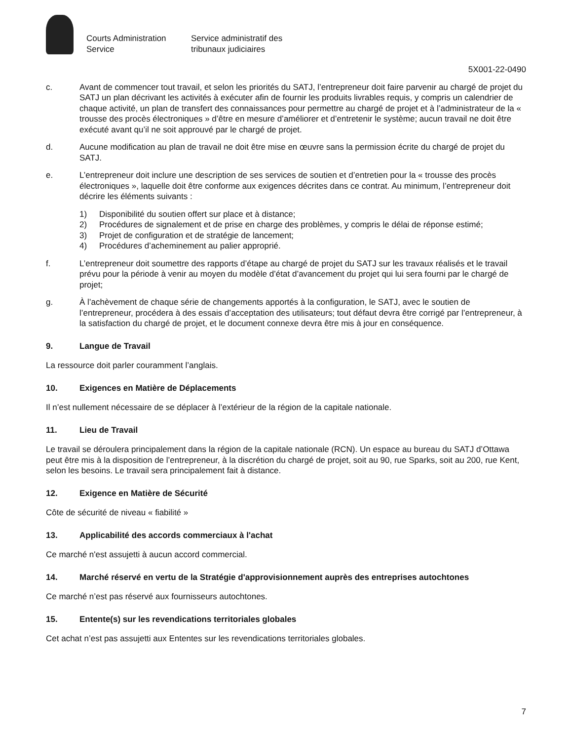Courts Administration
Service
Service administratif des
tribunaux judiciaires
5X001-22-0490
c. Avant de commencer tout travail, et selon les priorités du SATJ, l’entrepreneur doit faire parvenir au chargé de projet du SATJ un plan décrivant les activités à exécuter afin de fournir les produits livrables requis, y compris un calendrier de chaque activité, un plan de transfert des connaissances pour permettre au chargé de projet et à l’administrateur de la « trousse des procès électroniques » d’être en mesure d’améliorer et d’entretenir le système; aucun travail ne doit être exécuté avant qu’il ne soit approuvé par le chargé de projet.
d. Aucune modification au plan de travail ne doit être mise en œuvre sans la permission écrite du chargé de projet du SATJ.
e. L’entrepreneur doit inclure une description de ses services de soutien et d’entretien pour la « trousse des procès électroniques », laquelle doit être conforme aux exigences décrites dans ce contrat. Au minimum, l’entrepreneur doit décrire les éléments suivants :
1) Disponibilité du soutien offert sur place et à distance;
2) Procédures de signalement et de prise en charge des problèmes, y compris le délai de réponse estimé;
3) Projet de configuration et de stratégie de lancement;
4) Procédures d’acheminement au palier approprié.
f. L’entrepreneur doit soumettre des rapports d’étape au chargé de projet du SATJ sur les travaux réalisés et le travail prévu pour la période à venir au moyen du modèle d’état d’avancement du projet qui lui sera fourni par le chargé de projet;
g. À l’achèvement de chaque série de changements apportés à la configuration, le SATJ, avec le soutien de l’entrepreneur, procédera à des essais d’acceptation des utilisateurs; tout défaut devra être corrigé par l’entrepreneur, à la satisfaction du chargé de projet, et le document connexe devra être mis à jour en conséquence.
9. Langue de Travail
La ressource doit parler couramment l’anglais.
10. Exigences en Matière de Déplacements
Il n’est nullement nécessaire de se déplacer à l’extérieur de la région de la capitale nationale.
11. Lieu de Travail
Le travail se déroulera principalement dans la région de la capitale nationale (RCN). Un espace au bureau du SATJ d’Ottawa peut être mis à la disposition de l’entrepreneur, à la discrétion du chargé de projet, soit au 90, rue Sparks, soit au 200, rue Kent, selon les besoins. Le travail sera principalement fait à distance.
12. Exigence en Matière de Sécurité
Côte de sécurité de niveau « fiabilité »
13. Applicabilité des accords commerciaux à l'achat
Ce marché n'est assujetti à aucun accord commercial.
14. Marché réservé en vertu de la Stratégie d'approvisionnement auprès des entreprises autochtones
Ce marché n’est pas réservé aux fournisseurs autochtones.
15. Entente(s) sur les revendications territoriales globales
Cet achat n’est pas assujetti aux Ententes sur les revendications territoriales globales.
7